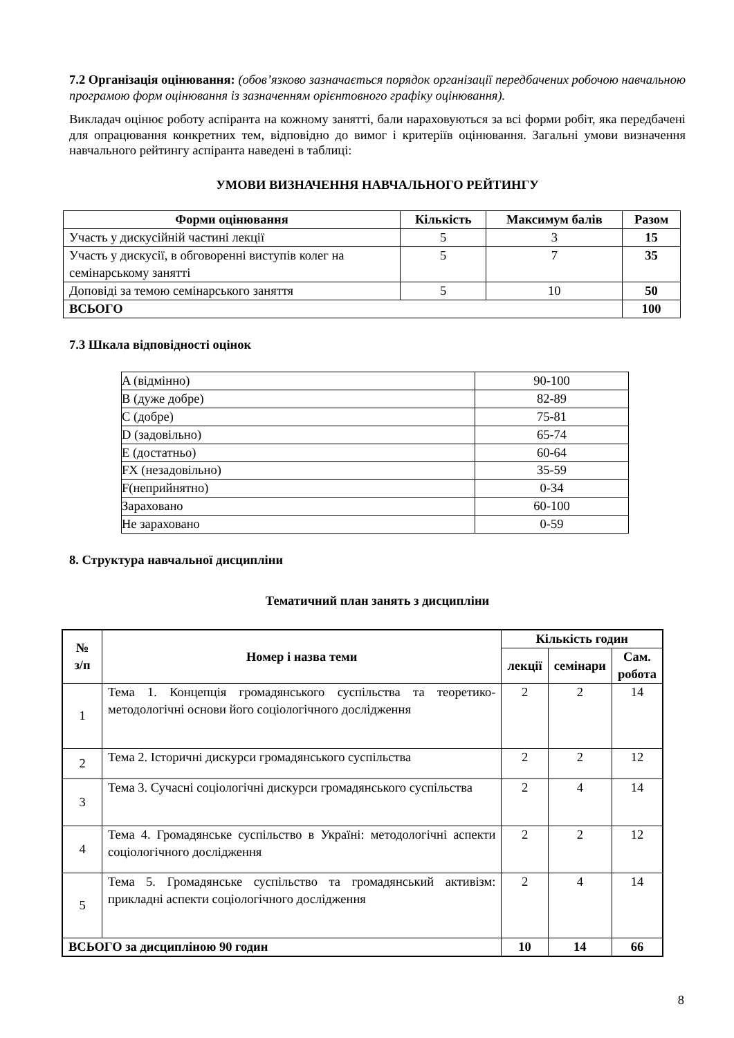7.2 Організація оцінювання: (обов’язково зазначається порядок організації передбачених робочою навчальною програмою форм оцінювання із зазначенням орієнтовного графіку оцінювання).
Викладач оцінює роботу аспіранта на кожному занятті, бали нараховуються за всі форми робіт, яка передбачені для опрацювання конкретних тем, відповідно до вимог і критеріїв оцінювання. Загальні умови визначення навчального рейтингу аспіранта наведені в таблиці:
УМОВИ ВИЗНАЧЕННЯ НАВЧАЛЬНОГО РЕЙТИНГУ
| Форми оцінювання | Кількість | Максимум балів | Разом |
| --- | --- | --- | --- |
| Участь у дискусійній частині лекції | 5 | 3 | 15 |
| Участь у дискусії, в обговоренні виступів колег на семінарському занятті | 5 | 7 | 35 |
| Доповіді за темою семінарського заняття | 5 | 10 | 50 |
| ВСЬОГО | | | 100 |
7.3 Шкала відповідності оцінок
| A (відмінно) | 90-100 |
| B (дуже добре) | 82-89 |
| C (добре) | 75-81 |
| D (задовільно) | 65-74 |
| E (достатньо) | 60-64 |
| FX (незадовільно) | 35-59 |
| F(неприйнятно) | 0-34 |
| Зараховано | 60-100 |
| Не зараховано | 0-59 |
8. Структура навчальної дисципліни
Тематичний план занять з дисципліни
| № з/п | Номер і назва теми | Кількість годин | | |
| --- | --- | --- | --- | --- |
| | | лекції | семінари | Сам. робота |
| 1 | Тема 1. Концепція громадянського суспільства та теоретико-методологічні основи його соціологічного дослідження | 2 | 2 | 14 |
| 2 | Тема 2. Історичні дискурси громадянського суспільства | 2 | 2 | 12 |
| 3 | Тема 3. Сучасні соціологічні дискурси громадянського суспільства | 2 | 4 | 14 |
| 4 | Тема 4. Громадянське суспільство в Україні: методологічні аспекти соціологічного дослідження | 2 | 2 | 12 |
| 5 | Тема 5. Громадянське суспільство та громадянський активізм: прикладні аспекти соціологічного дослідження | 2 | 4 | 14 |
| ВСЬОГО за дисципліною 90 годин | | 10 | 14 | 66 |
8